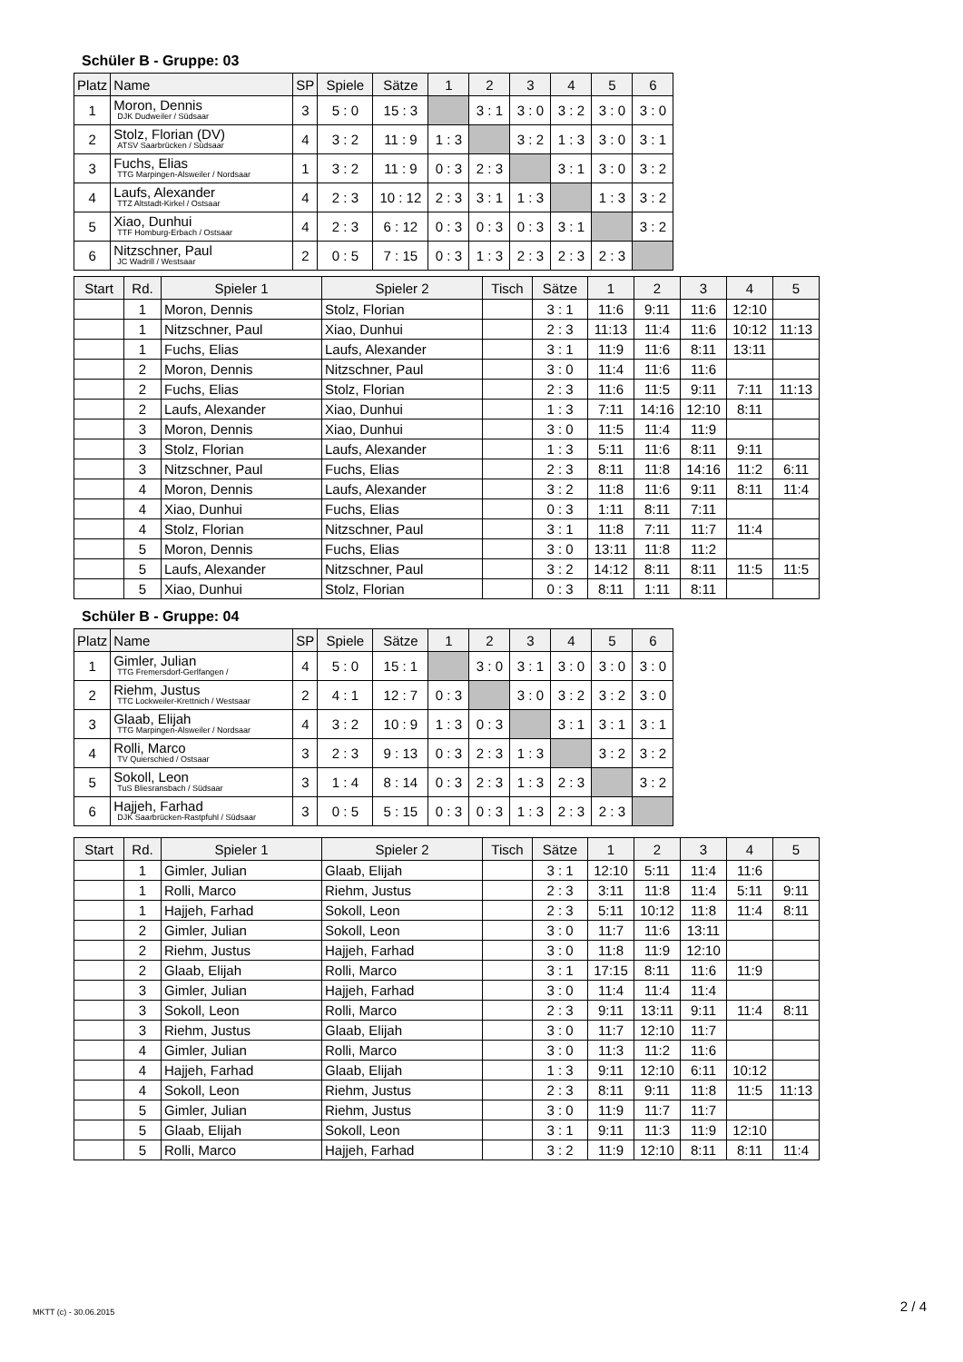Schüler B - Gruppe: 03
| Platz | Name | SP | Spiele | Sätze | 1 | 2 | 3 | 4 | 5 | 6 |
| --- | --- | --- | --- | --- | --- | --- | --- | --- | --- | --- |
| 1 | Moron, Dennis DJK Dudweiler / Südsaar | 3 | 5 : 0 | 15 : 3 | | 3 : 1 | 3 : 0 | 3 : 2 | 3 : 0 | 3 : 0 |
| 2 | Stolz, Florian (DV) ATSV Saarbrücken / Südsaar | 4 | 3 : 2 | 11 : 9 | 1 : 3 | | 3 : 2 | 1 : 3 | 3 : 0 | 3 : 1 |
| 3 | Fuchs, Elias TTG Marpingen-Alsweiler / Nordsaar | 1 | 3 : 2 | 11 : 9 | 0 : 3 | 2 : 3 | | 3 : 1 | 3 : 0 | 3 : 2 |
| 4 | Laufs, Alexander TTZ Altstadt-Kirkel / Ostsaar | 4 | 2 : 3 | 10 : 12 | 2 : 3 | 3 : 1 | 1 : 3 | | 1 : 3 | 3 : 2 |
| 5 | Xiao, Dunhui TTF Homburg-Erbach / Ostsaar | 4 | 2 : 3 | 6 : 12 | 0 : 3 | 0 : 3 | 0 : 3 | 3 : 1 | | 3 : 2 |
| 6 | Nitzschner, Paul JC Wadrill / Westsaar | 2 | 0 : 5 | 7 : 15 | 0 : 3 | 1 : 3 | 2 : 3 | 2 : 3 | 2 : 3 | |
| Start | Rd. | Spieler 1 | Spieler 2 | Tisch | Sätze | 1 | 2 | 3 | 4 | 5 |
| --- | --- | --- | --- | --- | --- | --- | --- | --- | --- | --- |
| | 1 | Moron, Dennis | Stolz, Florian | | 3 : 1 | 11:6 | 9:11 | 11:6 | 12:10 | |
| | 1 | Nitzschner, Paul | Xiao, Dunhui | | 2 : 3 | 11:13 | 11:4 | 11:6 | 10:12 | 11:13 |
| | 1 | Fuchs, Elias | Laufs, Alexander | | 3 : 1 | 11:9 | 11:6 | 8:11 | 13:11 | |
| | 2 | Moron, Dennis | Nitzschner, Paul | | 3 : 0 | 11:4 | 11:6 | 11:6 | | |
| | 2 | Fuchs, Elias | Stolz, Florian | | 2 : 3 | 11:6 | 11:5 | 9:11 | 7:11 | 11:13 |
| | 2 | Laufs, Alexander | Xiao, Dunhui | | 1 : 3 | 7:11 | 14:16 | 12:10 | 8:11 | |
| | 3 | Moron, Dennis | Xiao, Dunhui | | 3 : 0 | 11:5 | 11:4 | 11:9 | | |
| | 3 | Stolz, Florian | Laufs, Alexander | | 1 : 3 | 5:11 | 11:6 | 8:11 | 9:11 | |
| | 3 | Nitzschner, Paul | Fuchs, Elias | | 2 : 3 | 8:11 | 11:8 | 14:16 | 11:2 | 6:11 |
| | 4 | Moron, Dennis | Laufs, Alexander | | 3 : 2 | 11:8 | 11:6 | 9:11 | 8:11 | 11:4 |
| | 4 | Xiao, Dunhui | Fuchs, Elias | | 0 : 3 | 1:11 | 8:11 | 7:11 | | |
| | 4 | Stolz, Florian | Nitzschner, Paul | | 3 : 1 | 11:8 | 7:11 | 11:7 | 11:4 | |
| | 5 | Moron, Dennis | Fuchs, Elias | | 3 : 0 | 13:11 | 11:8 | 11:2 | | |
| | 5 | Laufs, Alexander | Nitzschner, Paul | | 3 : 2 | 14:12 | 8:11 | 8:11 | 11:5 | 11:5 |
| | 5 | Xiao, Dunhui | Stolz, Florian | | 0 : 3 | 8:11 | 1:11 | 8:11 | | |
Schüler B - Gruppe: 04
| Platz | Name | SP | Spiele | Sätze | 1 | 2 | 3 | 4 | 5 | 6 |
| --- | --- | --- | --- | --- | --- | --- | --- | --- | --- | --- |
| 1 | Gimler, Julian TTG Fremersdorf-Gerlfangen / | 4 | 5 : 0 | 15 : 1 | | 3 : 0 | 3 : 1 | 3 : 0 | 3 : 0 | 3 : 0 |
| 2 | Riehm, Justus TTC Lockweiler-Krettnich / Westsaar | 2 | 4 : 1 | 12 : 7 | 0 : 3 | | 3 : 0 | 3 : 2 | 3 : 2 | 3 : 0 |
| 3 | Glaab, Elijah TTG Marpingen-Alsweiler / Nordsaar | 4 | 3 : 2 | 10 : 9 | 1 : 3 | 0 : 3 | | 3 : 1 | 3 : 1 | 3 : 1 |
| 4 | Rolli, Marco TV Quierschied / Ostsaar | 3 | 2 : 3 | 9 : 13 | 0 : 3 | 2 : 3 | 1 : 3 | | 3 : 2 | 3 : 2 |
| 5 | Sokoll, Leon TuS Bliesransbach / Südsaar | 3 | 1 : 4 | 8 : 14 | 0 : 3 | 2 : 3 | 1 : 3 | 2 : 3 | | 3 : 2 |
| 6 | Hajjeh, Farhad DJK Saarbrücken-Rastpfuhl / Südsaar | 3 | 0 : 5 | 5 : 15 | 0 : 3 | 0 : 3 | 1 : 3 | 2 : 3 | 2 : 3 | |
| Start | Rd. | Spieler 1 | Spieler 2 | Tisch | Sätze | 1 | 2 | 3 | 4 | 5 |
| --- | --- | --- | --- | --- | --- | --- | --- | --- | --- | --- |
| | 1 | Gimler, Julian | Glaab, Elijah | | 3 : 1 | 12:10 | 5:11 | 11:4 | 11:6 | |
| | 1 | Rolli, Marco | Riehm, Justus | | 2 : 3 | 3:11 | 11:8 | 11:4 | 5:11 | 9:11 |
| | 1 | Hajjeh, Farhad | Sokoll, Leon | | 2 : 3 | 5:11 | 10:12 | 11:8 | 11:4 | 8:11 |
| | 2 | Gimler, Julian | Sokoll, Leon | | 3 : 0 | 11:7 | 11:6 | 13:11 | | |
| | 2 | Riehm, Justus | Hajjeh, Farhad | | 3 : 0 | 11:8 | 11:9 | 12:10 | | |
| | 2 | Glaab, Elijah | Rolli, Marco | | 3 : 1 | 17:15 | 8:11 | 11:6 | 11:9 | |
| | 3 | Gimler, Julian | Hajjeh, Farhad | | 3 : 0 | 11:4 | 11:4 | 11:4 | | |
| | 3 | Sokoll, Leon | Rolli, Marco | | 2 : 3 | 9:11 | 13:11 | 9:11 | 11:4 | 8:11 |
| | 3 | Riehm, Justus | Glaab, Elijah | | 3 : 0 | 11:7 | 12:10 | 11:7 | | |
| | 4 | Gimler, Julian | Rolli, Marco | | 3 : 0 | 11:3 | 11:2 | 11:6 | | |
| | 4 | Hajjeh, Farhad | Glaab, Elijah | | 1 : 3 | 9:11 | 12:10 | 6:11 | 10:12 | |
| | 4 | Sokoll, Leon | Riehm, Justus | | 2 : 3 | 8:11 | 9:11 | 11:8 | 11:5 | 11:13 |
| | 5 | Gimler, Julian | Riehm, Justus | | 3 : 0 | 11:9 | 11:7 | 11:7 | | |
| | 5 | Glaab, Elijah | Sokoll, Leon | | 3 : 1 | 9:11 | 11:3 | 11:9 | 12:10 | |
| | 5 | Rolli, Marco | Hajjeh, Farhad | | 3 : 2 | 11:9 | 12:10 | 8:11 | 8:11 | 11:4 |
MKTT (c) - 30.06.2015 2 / 4